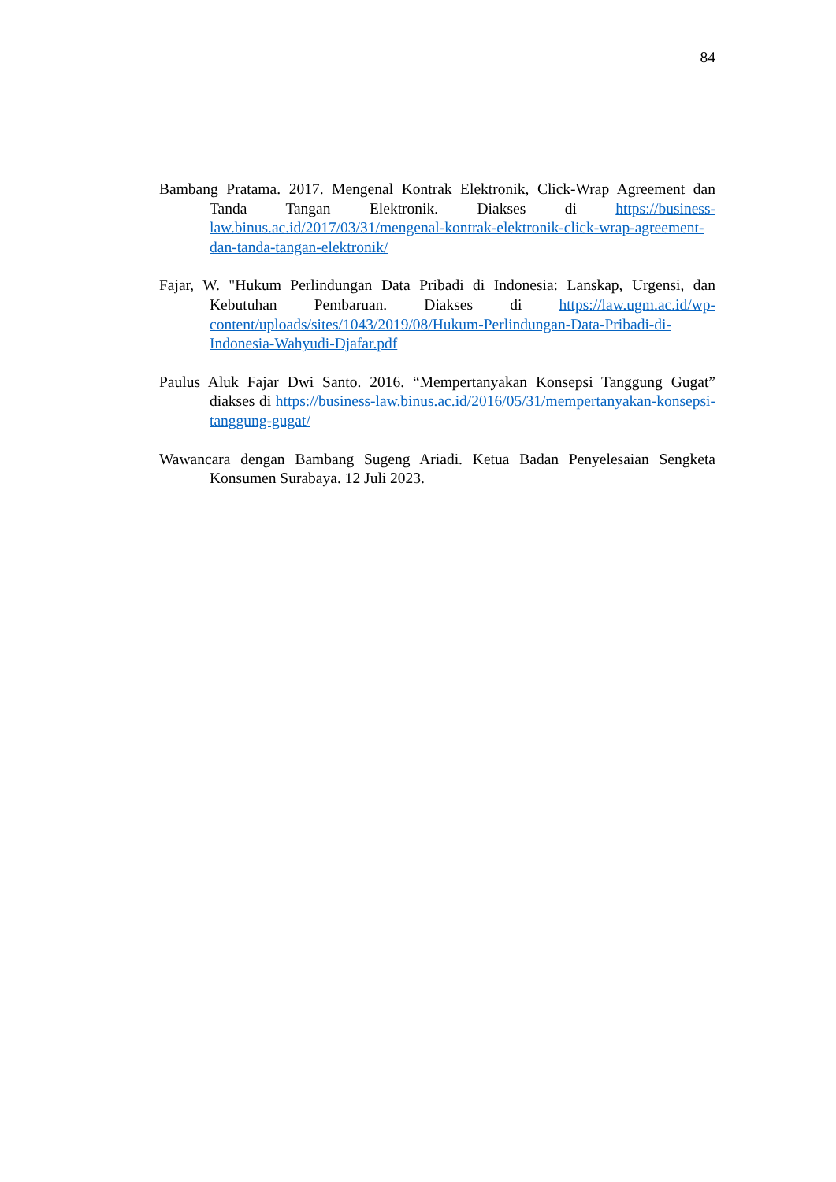84
Bambang Pratama. 2017. Mengenal Kontrak Elektronik, Click-Wrap Agreement dan Tanda Tangan Elektronik. Diakses di https://business-law.binus.ac.id/2017/03/31/mengenal-kontrak-elektronik-click-wrap-agreement-dan-tanda-tangan-elektronik/
Fajar, W. "Hukum Perlindungan Data Pribadi di Indonesia: Lanskap, Urgensi, dan Kebutuhan Pembaruan. Diakses di https://law.ugm.ac.id/wp-content/uploads/sites/1043/2019/08/Hukum-Perlindungan-Data-Pribadi-di-Indonesia-Wahyudi-Djafar.pdf
Paulus Aluk Fajar Dwi Santo. 2016. “Mempertanyakan Konsepsi Tanggung Gugat” diakses di https://business-law.binus.ac.id/2016/05/31/mempertanyakan-konsepsi-tanggung-gugat/
Wawancara dengan Bambang Sugeng Ariadi. Ketua Badan Penyelesaian Sengketa Konsumen Surabaya. 12 Juli 2023.